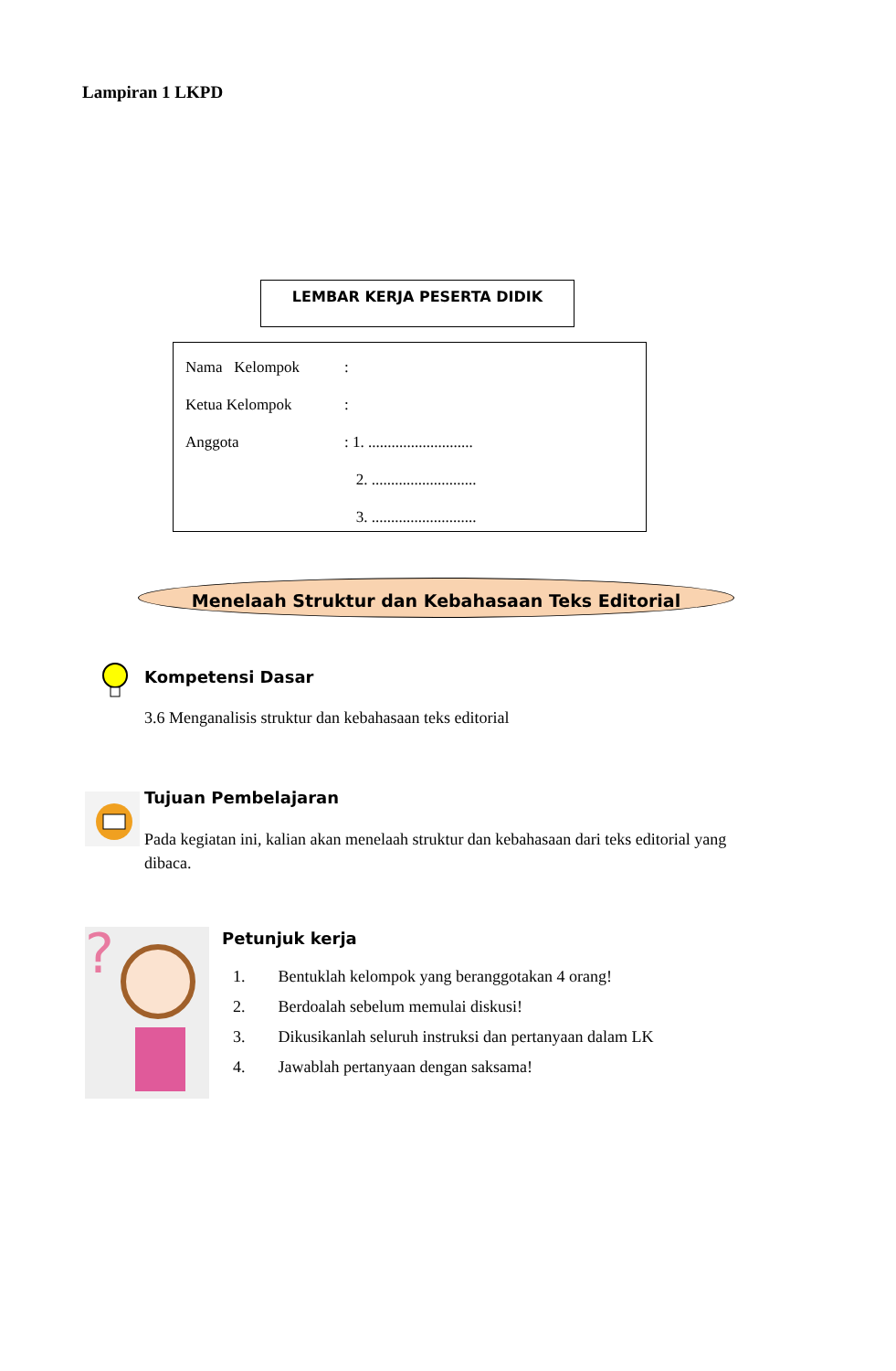Lampiran 1 LKPD
LEMBAR KERJA PESERTA DIDIK
| Nama Kelompok | : |
| Ketua Kelompok | : |
| Anggota | : 1. ........................... |
| | 2. ........................... |
| | 3. ........................... |
Menelaah Struktur dan Kebahasaan Teks Editorial
Kompetensi Dasar
3.6 Menganalisis struktur dan kebahasaan teks editorial
Tujuan Pembelajaran
Pada kegiatan ini, kalian akan menelaah struktur dan kebahasaan dari teks editorial yang dibaca.
?
Petunjuk kerja
1. Bentuklah kelompok yang beranggotakan 4 orang!
2. Berdoalah sebelum memulai diskusi!
3. Dikusikanlah seluruh instruksi dan pertanyaan dalam LK
4. Jawablah pertanyaan dengan saksama!